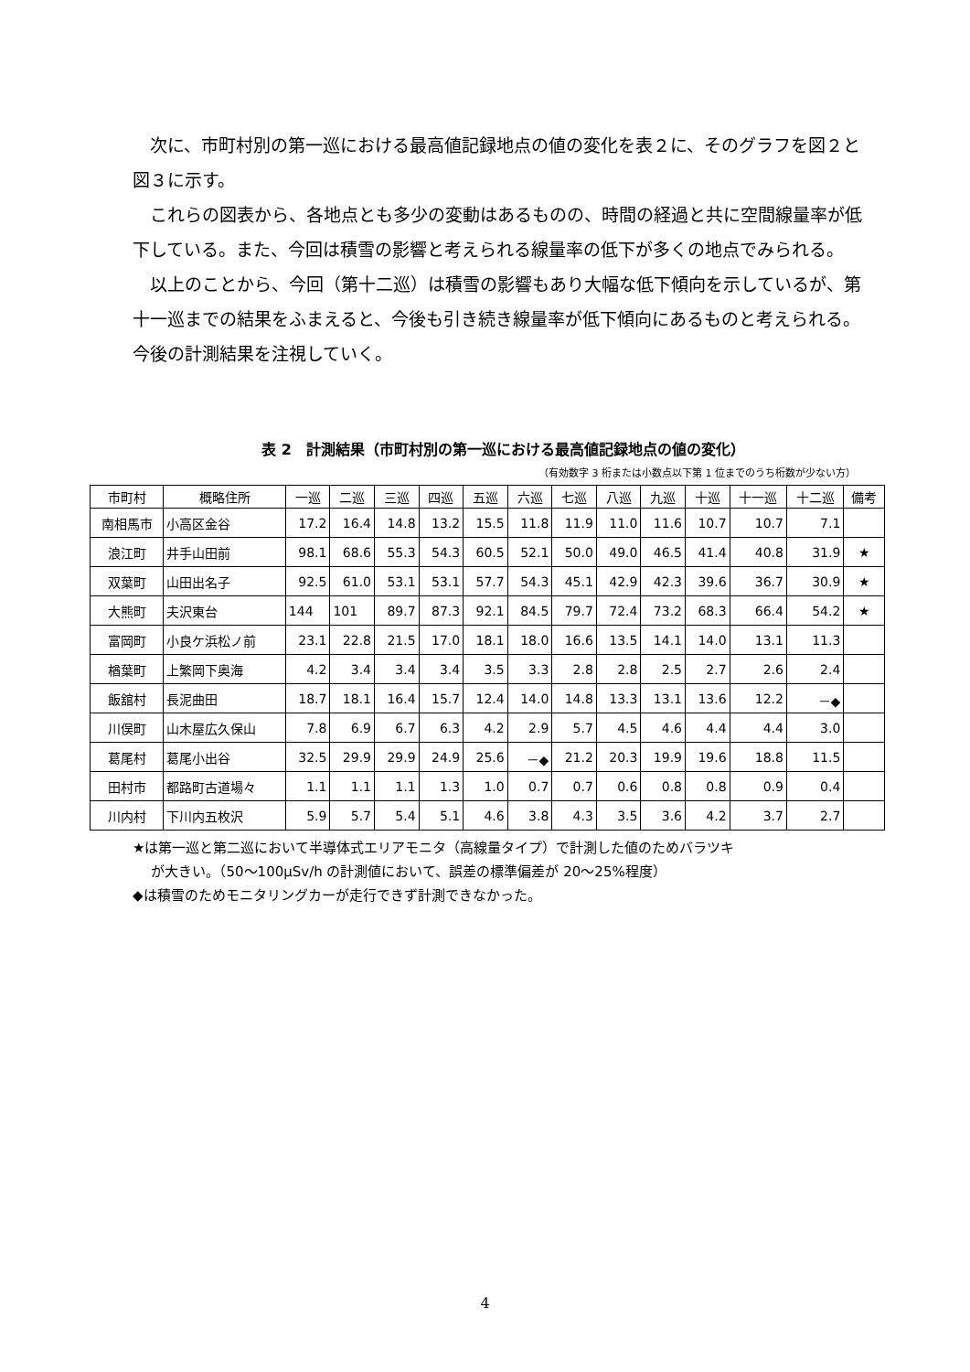次に、市町村別の第一巡における最高値記録地点の値の変化を表２に、そのグラフを図２と図３に示す。
これらの図表から、各地点とも多少の変動はあるものの、時間の経過と共に空間線量率が低下している。また、今回は積雪の影響と考えられる線量率の低下が多くの地点でみられる。
以上のことから、今回（第十二巡）は積雪の影響もあり大幅な低下傾向を示しているが、第十一巡までの結果をふまえると、今後も引き続き線量率が低下傾向にあるものと考えられる。今後の計測結果を注視していく。
表 2　計測結果（市町村別の第一巡における最高値記録地点の値の変化）
（有効数字 3 桁または小数点以下第 1 位までのうち桁数が少ない方）
| 市町村 | 概略住所 | 一巡 | 二巡 | 三巡 | 四巡 | 五巡 | 六巡 | 七巡 | 八巡 | 九巡 | 十巡 | 十一巡 | 十二巡 | 備考 |
| --- | --- | --- | --- | --- | --- | --- | --- | --- | --- | --- | --- | --- | --- | --- |
| 南相馬市 | 小高区金谷 | 17.2 | 16.4 | 14.8 | 13.2 | 15.5 | 11.8 | 11.9 | 11.0 | 11.6 | 10.7 | 10.7 | 7.1 | |
| 浪江町 | 井手山田前 | 98.1 | 68.6 | 55.3 | 54.3 | 60.5 | 52.1 | 50.0 | 49.0 | 46.5 | 41.4 | 40.8 | 31.9 | ★ |
| 双葉町 | 山田出名子 | 92.5 | 61.0 | 53.1 | 53.1 | 57.7 | 54.3 | 45.1 | 42.9 | 42.3 | 39.6 | 36.7 | 30.9 | ★ |
| 大熊町 | 夫沢東台 | 144 | 101 | 89.7 | 87.3 | 92.1 | 84.5 | 79.7 | 72.4 | 73.2 | 68.3 | 66.4 | 54.2 | ★ |
| 富岡町 | 小良ケ浜松ノ前 | 23.1 | 22.8 | 21.5 | 17.0 | 18.1 | 18.0 | 16.6 | 13.5 | 14.1 | 14.0 | 13.1 | 11.3 | |
| 楢葉町 | 上繁岡下奥海 | 4.2 | 3.4 | 3.4 | 3.4 | 3.5 | 3.3 | 2.8 | 2.8 | 2.5 | 2.7 | 2.6 | 2.4 | |
| 飯舘村 | 長泥曲田 | 18.7 | 18.1 | 16.4 | 15.7 | 12.4 | 14.0 | 14.8 | 13.3 | 13.1 | 13.6 | 12.2 | －◆ | |
| 川俣町 | 山木屋広久保山 | 7.8 | 6.9 | 6.7 | 6.3 | 4.2 | 2.9 | 5.7 | 4.5 | 4.6 | 4.4 | 4.4 | 3.0 | |
| 葛尾村 | 葛尾小出谷 | 32.5 | 29.9 | 29.9 | 24.9 | 25.6 | －◆ | 21.2 | 20.3 | 19.9 | 19.6 | 18.8 | 11.5 | |
| 田村市 | 都路町古道場々 | 1.1 | 1.1 | 1.1 | 1.3 | 1.0 | 0.7 | 0.7 | 0.6 | 0.8 | 0.8 | 0.9 | 0.4 | |
| 川内村 | 下川内五枚沢 | 5.9 | 5.7 | 5.4 | 5.1 | 4.6 | 3.8 | 4.3 | 3.5 | 3.6 | 4.2 | 3.7 | 2.7 | |
★は第一巡と第二巡において半導体式エリアモニタ（高線量タイプ）で計測した値のためバラツキ
が大きい。（50～100μSv/h の計測値において、誤差の標準偏差が 20～25%程度）
◆は積雪のためモニタリングカーが走行できず計測できなかった。
4